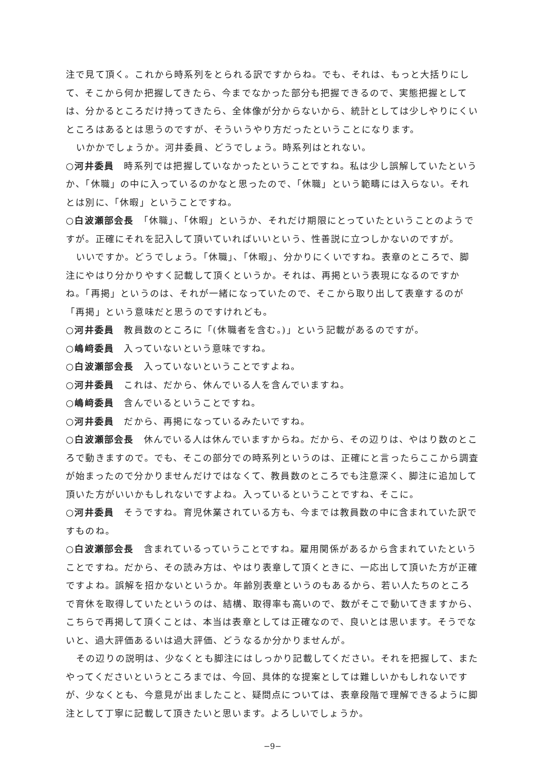注で見て頂く。これから時系列をとられる訳ですからね。でも、それは、もっと大括りにして、そこから何か把握してきたら、今までなかった部分も把握できるので、実態把握としては、分かるところだけ持ってきたら、全体像が分からないから、統計としては少しやりにくいところはあるとは思うのですが、そういうやり方だったということになります。
いかかでしょうか。河井委員、どうでしょう。時系列はとれない。
○河井委員　時系列では把握していなかったということですね。私は少し誤解していたというか、「休職」の中に入っているのかなと思ったので、「休職」という範疇には入らない。それとは別に、「休暇」ということですね。
○白波瀬部会長　「休職」、「休暇」というか、それだけ期限にとっていたということのようですが。正確にそれを記入して頂いていればいいという、性善説に立つしかないのですが。
いいですか。どうでしょう。「休職」、「休暇」、分かりにくいですね。表章のところで、脚注にやはり分かりやすく記載して頂くというか。それは、再掲という表現になるのですかね。「再掲」というのは、それが一緒になっていたので、そこから取り出して表章するのが「再掲」という意味だと思うのですけれども。
○河井委員　教員数のところに「(休職者を含む。)」という記載があるのですが。
○嶋﨑委員　入っていないという意味ですね。
○白波瀬部会長　入っていないということですよね。
○河井委員　これは、だから、休んでいる人を含んでいますね。
○嶋﨑委員　含んでいるということですね。
○河井委員　だから、再掲になっているみたいですね。
○白波瀬部会長　休んでいる人は休んでいますからね。だから、その辺りは、やはり数のところで動きますので。でも、そこの部分での時系列というのは、正確にと言ったらここから調査が始まったので分かりませんだけではなくて、教員数のところでも注意深く、脚注に追加して頂いた方がいいかもしれないですよね。入っているということですね、そこに。
○河井委員　そうですね。育児休業されている方も、今までは教員数の中に含まれていた訳ですものね。
○白波瀬部会長　含まれているっていうことですね。雇用関係があるから含まれていたということですね。だから、その読み方は、やはり表章して頂くときに、一応出して頂いた方が正確ですよね。誤解を招かないというか。年齢別表章というのもあるから、若い人たちのところで育休を取得していたというのは、結構、取得率も高いので、数がそこで動いてきますから、こちらで再掲して頂くことは、本当は表章としては正確なので、良いとは思います。そうでないと、過大評価あるいは過大評価、どうなるか分かりませんが。
その辺りの説明は、少なくとも脚注にはしっかり記載してください。それを把握して、またやってくださいというところまでは、今回、具体的な提案としては難しいかもしれないですが、少なくとも、今意見が出ましたこと、疑問点については、表章段階で理解できるように脚注として丁寧に記載して頂きたいと思います。よろしいでしょうか。
−9−